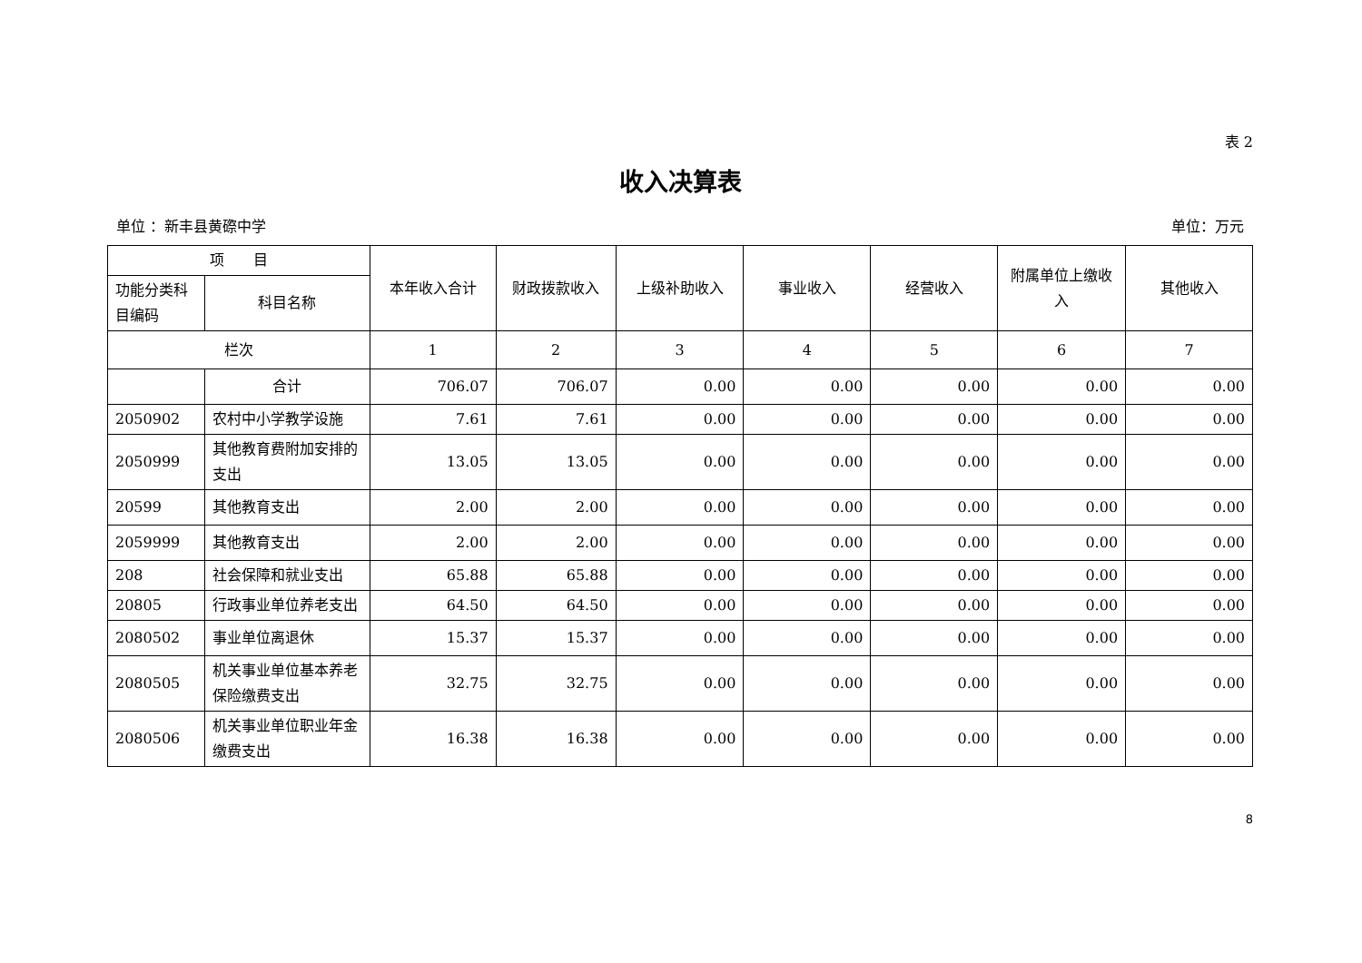表 2
收入决算表
单位 ：新丰县黄磜中学 单位：万元
| 项 目 | | 本年收入合计 | 财政拨款收入 | 上级补助收入 | 事业收入 | 经营收入 | 附属单位上缴收入 | 其他收入 |
| --- | --- | --- | --- | --- | --- | --- | --- | --- |
| 功能分类科目编码 | 科目名称 | | | | | | | |
| 栏次 | | 1 | 2 | 3 | 4 | 5 | 6 | 7 |
| | 合计 | 706.07 | 706.07 | 0.00 | 0.00 | 0.00 | 0.00 | 0.00 |
| 2050902 | 农村中小学教学设施 | 7.61 | 7.61 | 0.00 | 0.00 | 0.00 | 0.00 | 0.00 |
| 2050999 | 其他教育费附加安排的支出 | 13.05 | 13.05 | 0.00 | 0.00 | 0.00 | 0.00 | 0.00 |
| 20599 | 其他教育支出 | 2.00 | 2.00 | 0.00 | 0.00 | 0.00 | 0.00 | 0.00 |
| 2059999 | 其他教育支出 | 2.00 | 2.00 | 0.00 | 0.00 | 0.00 | 0.00 | 0.00 |
| 208 | 社会保障和就业支出 | 65.88 | 65.88 | 0.00 | 0.00 | 0.00 | 0.00 | 0.00 |
| 20805 | 行政事业单位养老支出 | 64.50 | 64.50 | 0.00 | 0.00 | 0.00 | 0.00 | 0.00 |
| 2080502 | 事业单位离退休 | 15.37 | 15.37 | 0.00 | 0.00 | 0.00 | 0.00 | 0.00 |
| 2080505 | 机关事业单位基本养老保险缴费支出 | 32.75 | 32.75 | 0.00 | 0.00 | 0.00 | 0.00 | 0.00 |
| 2080506 | 机关事业单位职业年金缴费支出 | 16.38 | 16.38 | 0.00 | 0.00 | 0.00 | 0.00 | 0.00 |
8